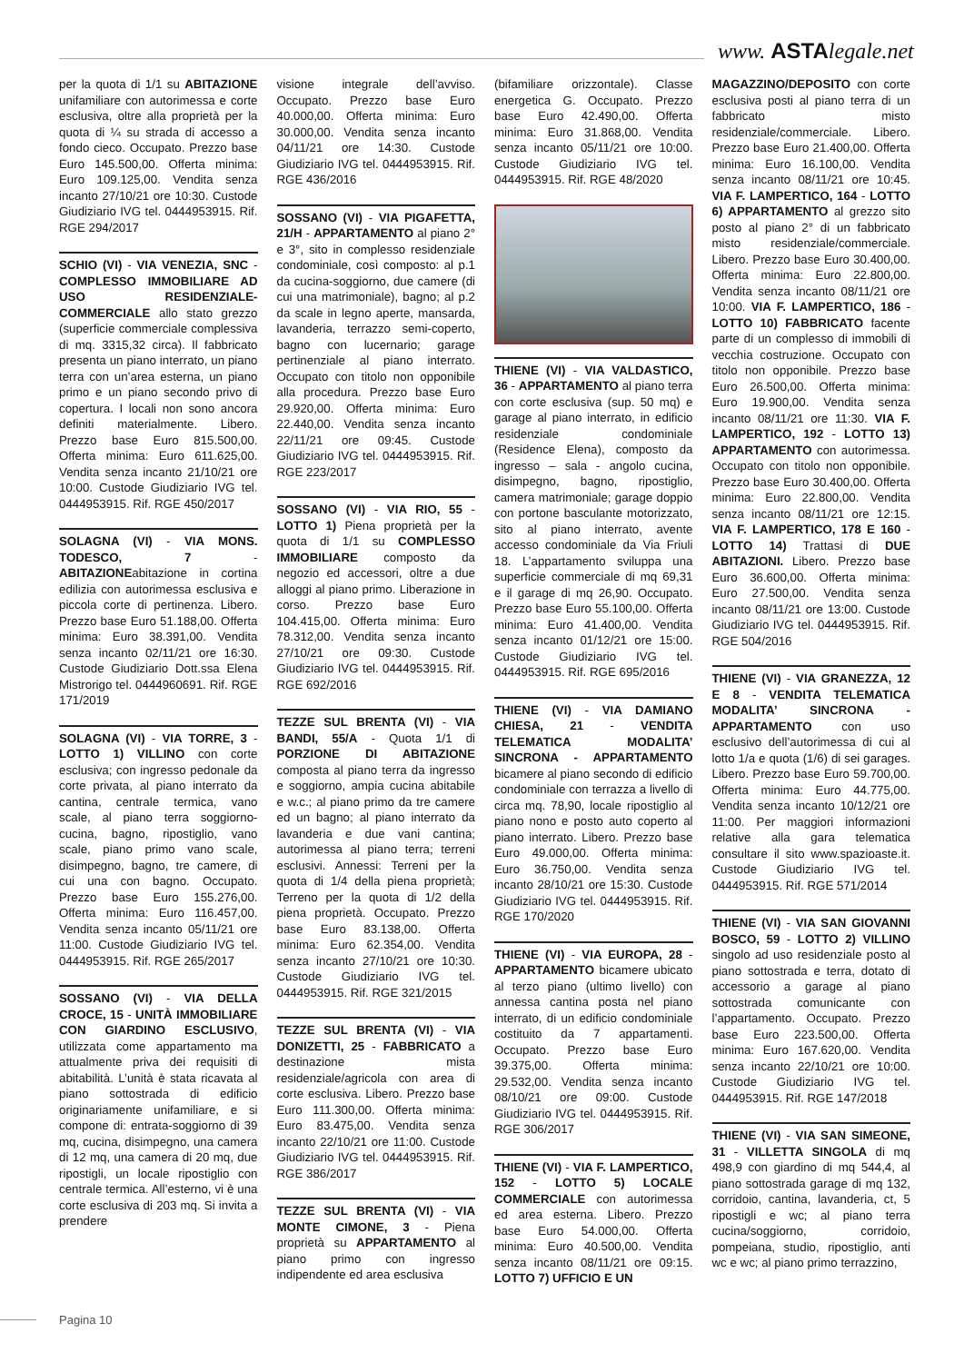www. ASTAlegale.net
per la quota di 1/1 su ABITAZIONE unifamiliare con autorimessa e corte esclusiva, oltre alla proprietà per la quota di ¼ su strada di accesso a fondo cieco. Occupato. Prezzo base Euro 145.500,00. Offerta minima: Euro 109.125,00. Vendita senza incanto 27/10/21 ore 10:30. Custode Giudiziario IVG tel. 0444953915. Rif. RGE 294/2017
SCHIO (VI) - VIA VENEZIA, SNC - COMPLESSO IMMOBILIARE AD USO RESIDENZIALE-COMMERCIALE allo stato grezzo (superficie commerciale complessiva di mq. 3315,32 circa). Il fabbricato presenta un piano interrato, un piano terra con un’area esterna, un piano primo e un piano secondo privo di copertura. I locali non sono ancora definiti materialmente. Libero. Prezzo base Euro 815.500,00. Offerta minima: Euro 611.625,00. Vendita senza incanto 21/10/21 ore 10:00. Custode Giudiziario IVG tel. 0444953915. Rif. RGE 450/2017
SOLAGNA (VI) - VIA MONS. TODESCO, 7 - ABITAZIONEabitazione in cortina edilizia con autorimessa esclusiva e piccola corte di pertinenza. Libero. Prezzo base Euro 51.188,00. Offerta minima: Euro 38.391,00. Vendita senza incanto 02/11/21 ore 16:30. Custode Giudiziario Dott.ssa Elena Mistrorigo tel. 0444960691. Rif. RGE 171/2019
SOLAGNA (VI) - VIA TORRE, 3 - LOTTO 1) VILLINO con corte esclusiva; con ingresso pedonale da corte privata, al piano interrato da cantina, centrale termica, vano scale, al piano terra soggiorno-cucina, bagno, ripostiglio, vano scale, piano primo vano scale, disimpegno, bagno, tre camere, di cui una con bagno. Occupato. Prezzo base Euro 155.276,00. Offerta minima: Euro 116.457,00. Vendita senza incanto 05/11/21 ore 11:00. Custode Giudiziario IVG tel. 0444953915. Rif. RGE 265/2017
SOSSANO (VI) - VIA DELLA CROCE, 15 - UNITÀ IMMOBILIARE CON GIARDINO ESCLUSIVO, utilizzata come appartamento ma attualmente priva dei requisiti di abitabilità. L’unità è stata ricavata al piano sottostrada di edificio originariamente unifamiliare, e si compone di: entrata-soggiorno di 39 mq, cucina, disimpegno, una camera di 12 mq, una camera di 20 mq, due ripostigli, un locale ripostiglio con centrale termica. All’esterno, vi è una corte esclusiva di 203 mq. Si invita a prendere
visione integrale dell’avviso. Occupato. Prezzo base Euro 40.000,00. Offerta minima: Euro 30.000,00. Vendita senza incanto 04/11/21 ore 14:30. Custode Giudiziario IVG tel. 0444953915. Rif. RGE 436/2016
SOSSANO (VI) - VIA PIGAFETTA, 21/H - APPARTAMENTO al piano 2° e 3°, sito in complesso residenziale condominiale, così composto: al p.1 da cucina-soggiorno, due camere (di cui una matrimoniale), bagno; al p.2 da scale in legno aperte, mansarda, lavanderia, terrazzo semi-coperto, bagno con lucernario; garage pertinenziale al piano interrato. Occupato con titolo non opponibile alla procedura. Prezzo base Euro 29.920,00. Offerta minima: Euro 22.440,00. Vendita senza incanto 22/11/21 ore 09:45. Custode Giudiziario IVG tel. 0444953915. Rif. RGE 223/2017
SOSSANO (VI) - VIA RIO, 55 - LOTTO 1) Piena proprietà per la quota di 1/1 su COMPLESSO IMMOBILIARE composto da negozio ed accessori, oltre a due alloggi al piano primo. Liberazione in corso. Prezzo base Euro 104.415,00. Offerta minima: Euro 78.312,00. Vendita senza incanto 27/10/21 ore 09:30. Custode Giudiziario IVG tel. 0444953915. Rif. RGE 692/2016
TEZZE SUL BRENTA (VI) - VIA BANDI, 55/A - Quota 1/1 di PORZIONE DI ABITAZIONE composta al piano terra da ingresso e soggiorno, ampia cucina abitabile e w.c.; al piano primo da tre camere ed un bagno; al piano interrato da lavanderia e due vani cantina; autorimessa al piano terra; terreni esclusivi. Annessi: Terreni per la quota di 1/4 della piena proprietà; Terreno per la quota di 1/2 della piena proprietà. Occupato. Prezzo base Euro 83.138,00. Offerta minima: Euro 62.354,00. Vendita senza incanto 27/10/21 ore 10:30. Custode Giudiziario IVG tel. 0444953915. Rif. RGE 321/2015
TEZZE SUL BRENTA (VI) - VIA DONIZETTI, 25 - FABBRICATO a destinazione mista residenziale/agricola con area di corte esclusiva. Libero. Prezzo base Euro 111.300,00. Offerta minima: Euro 83.475,00. Vendita senza incanto 22/10/21 ore 11:00. Custode Giudiziario IVG tel. 0444953915. Rif. RGE 386/2017
TEZZE SUL BRENTA (VI) - VIA MONTE CIMONE, 3 - Piena proprietà su APPARTAMENTO al piano primo con ingresso indipendente ed area esclusiva
(bifamiliare orizzontale). Classe energetica G. Occupato. Prezzo base Euro 42.490,00. Offerta minima: Euro 31.868,00. Vendita senza incanto 05/11/21 ore 10:00. Custode Giudiziario IVG tel. 0444953915. Rif. RGE 48/2020
THIENE (VI) - VIA VALDASTICO, 36 - APPARTAMENTO al piano terra con corte esclusiva (sup. 50 mq) e garage al piano interrato, in edificio residenziale condominiale (Residence Elena), composto da ingresso – sala - angolo cucina, disimpegno, bagno, ripostiglio, camera matrimoniale; garage doppio con portone basculante motorizzato, sito al piano interrato, avente accesso condominiale da Via Friuli 18. L’appartamento sviluppa una superficie commerciale di mq 69,31 e il garage di mq 26,90. Occupato. Prezzo base Euro 55.100,00. Offerta minima: Euro 41.400,00. Vendita senza incanto 01/12/21 ore 15:00. Custode Giudiziario IVG tel. 0444953915. Rif. RGE 695/2016
THIENE (VI) - VIA DAMIANO CHIESA, 21 - VENDITA TELEMATICA MODALITA’ SINCRONA - APPARTAMENTO bicamere al piano secondo di edificio condominiale con terrazza a livello di circa mq. 78,90, locale ripostiglio al piano nono e posto auto coperto al piano interrato. Libero. Prezzo base Euro 49.000,00. Offerta minima: Euro 36.750,00. Vendita senza incanto 28/10/21 ore 15:30. Custode Giudiziario IVG tel. 0444953915. Rif. RGE 170/2020
THIENE (VI) - VIA EUROPA, 28 - APPARTAMENTO bicamere ubicato al terzo piano (ultimo livello) con annessa cantina posta nel piano interrato, di un edificio condominiale costituito da 7 appartamenti. Occupato. Prezzo base Euro 39.375,00. Offerta minima: 29.532,00. Vendita senza incanto 08/10/21 ore 09:00. Custode Giudiziario IVG tel. 0444953915. Rif. RGE 306/2017
THIENE (VI) - VIA F. LAMPERTICO, 152 - LOTTO 5) LOCALE COMMERCIALE con autorimessa ed area esterna. Libero. Prezzo base Euro 54.000,00. Offerta minima: Euro 40.500,00. Vendita senza incanto 08/11/21 ore 09:15. LOTTO 7) UFFICIO E UN
MAGAZZINO/DEPOSITO con corte esclusiva posti al piano terra di un fabbricato misto residenziale/commerciale. Libero. Prezzo base Euro 21.400,00. Offerta minima: Euro 16.100,00. Vendita senza incanto 08/11/21 ore 10:45. VIA F. LAMPERTICO, 164 - LOTTO 6) APPARTAMENTO al grezzo sito posto al piano 2° di un fabbricato misto residenziale/commerciale. Libero. Prezzo base Euro 30.400,00. Offerta minima: Euro 22.800,00. Vendita senza incanto 08/11/21 ore 10:00. VIA F. LAMPERTICO, 186 - LOTTO 10) FABBRICATO facente parte di un complesso di immobili di vecchia costruzione. Occupato con titolo non opponibile. Prezzo base Euro 26.500,00. Offerta minima: Euro 19.900,00. Vendita senza incanto 08/11/21 ore 11:30. VIA F. LAMPERTICO, 192 - LOTTO 13) APPARTAMENTO con autorimessa. Occupato con titolo non opponibile. Prezzo base Euro 30.400,00. Offerta minima: Euro 22.800,00. Vendita senza incanto 08/11/21 ore 12:15. VIA F. LAMPERTICO, 178 E 160 - LOTTO 14) Trattasi di DUE ABITAZIONI. Libero. Prezzo base Euro 36.600,00. Offerta minima: Euro 27.500,00. Vendita senza incanto 08/11/21 ore 13:00. Custode Giudiziario IVG tel. 0444953915. Rif. RGE 504/2016
THIENE (VI) - VIA GRANEZZA, 12 E 8 - VENDITA TELEMATICA MODALITA’ SINCRONA - APPARTAMENTO con uso esclusivo dell’autorimessa di cui al lotto 1/a e quota (1/6) di sei garages. Libero. Prezzo base Euro 59.700,00. Offerta minima: Euro 44.775,00. Vendita senza incanto 10/12/21 ore 11:00. Per maggiori informazioni relative alla gara telematica consultare il sito www.spazioaste.it. Custode Giudiziario IVG tel. 0444953915. Rif. RGE 571/2014
THIENE (VI) - VIA SAN GIOVANNI BOSCO, 59 - LOTTO 2) VILLINO singolo ad uso residenziale posto al piano sottostrada e terra, dotato di accessorio a garage al piano sottostrada comunicante con l’appartamento. Occupato. Prezzo base Euro 223.500,00. Offerta minima: Euro 167.620,00. Vendita senza incanto 22/10/21 ore 10:00. Custode Giudiziario IVG tel. 0444953915. Rif. RGE 147/2018
THIENE (VI) - VIA SAN SIMEONE, 31 - VILLETTA SINGOLA di mq 498,9 con giardino di mq 544,4, al piano sottostrada garage di mq 132, corridoio, cantina, lavanderia, ct, 5 ripostigli e wc; al piano terra cucina/soggiorno, corridoio, pompeiana, studio, ripostiglio, anti wc e wc; al piano primo terrazzino,
Pagina 10